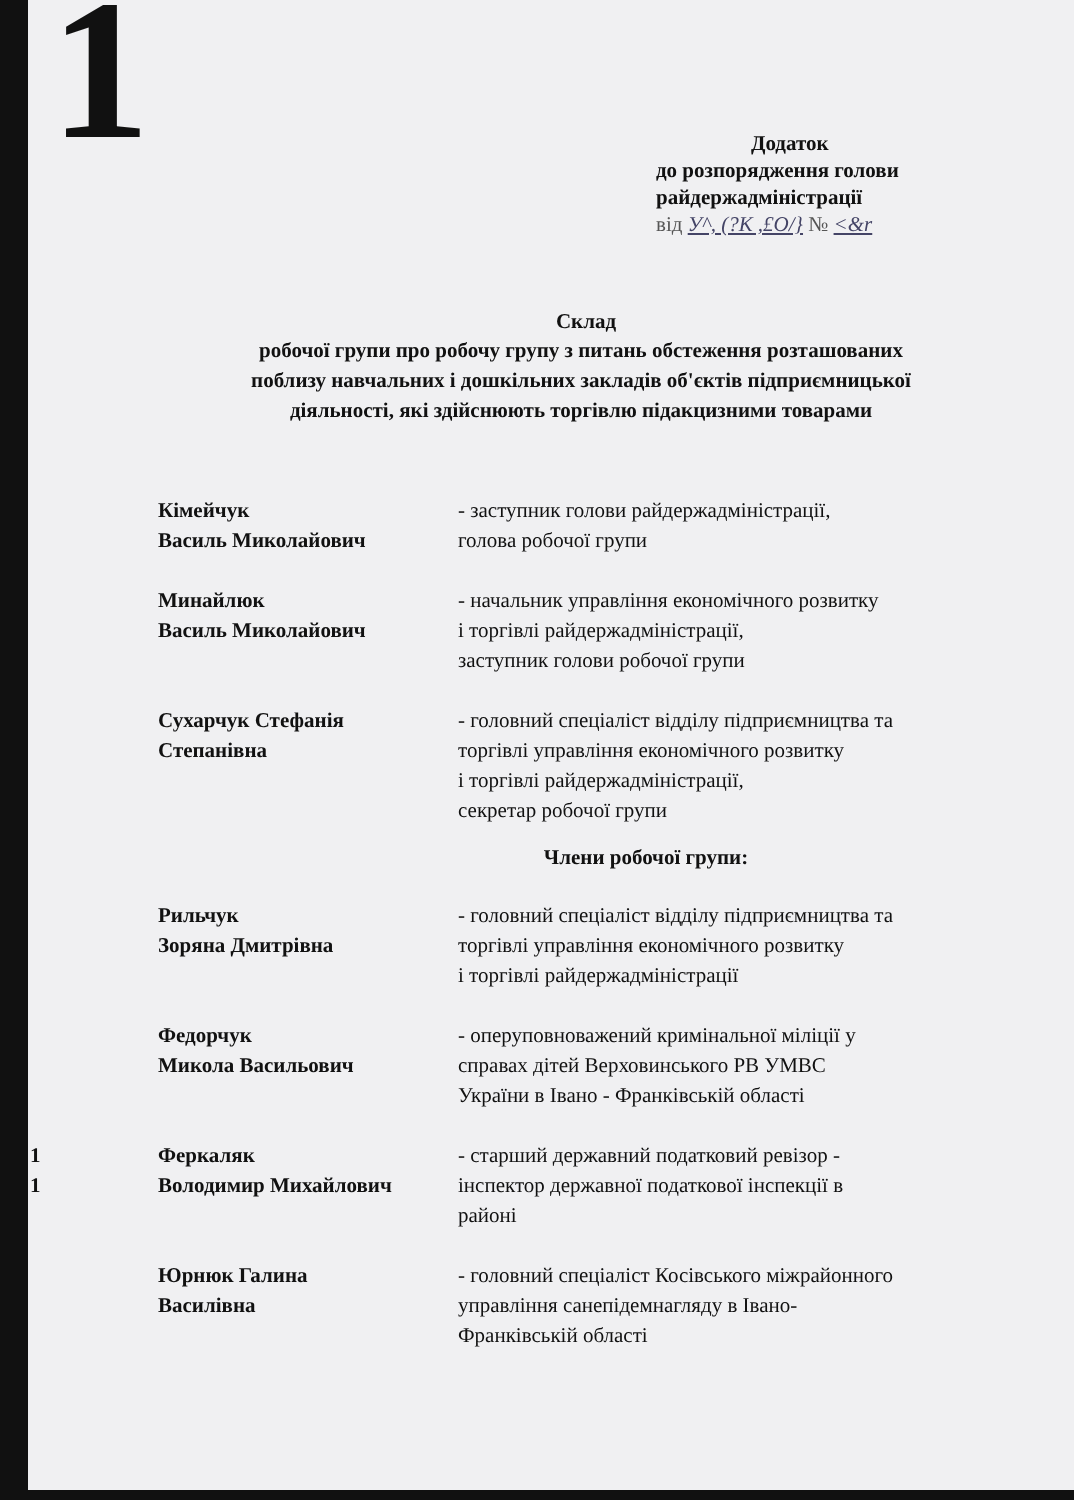1
Додаток
до розпорядження голови
райдержадміністрації
від У^, (?К ,£О/} № <&r
Склад
робочої групи про робочу групу з питань обстеження розташованих
поблизу навчальних і дошкільних закладів об'єктів підприємницької
діяльності, які здійснюють торгівлю підакцизними товарами
Кімейчук
Василь Миколайович
- заступник голови райдержадміністрації,
голова робочої групи
Минайлюк
Василь Миколайович
- начальник управління економічного розвитку
і торгівлі райдержадміністрації,
заступник голови робочої групи
Сухарчук Стефанія
Степанівна
- головний спеціаліст відділу підприємництва та
торгівлі управління економічного розвитку
і торгівлі райдержадміністрації,
секретар робочої групи
Члени робочої групи:
Рильчук
Зоряна Дмитрівна
- головний спеціаліст відділу підприємництва та
торгівлі управління економічного розвитку
і торгівлі райдержадміністрації
Федорчук
Микола Васильович
- оперуповноважений кримінальної міліції у
справах дітей Верховинського РВ УМВС
України в Івано - Франківській області
Феркаляк
Володимир Михайлович
- старший державний податковий ревізор -
інспектор державної податкової інспекції в
районі
Юрнюк Галина
Василівна
- головний спеціаліст Косівського міжрайонного
управління санепідемнагляду в Івано-
Франківській області
1
1